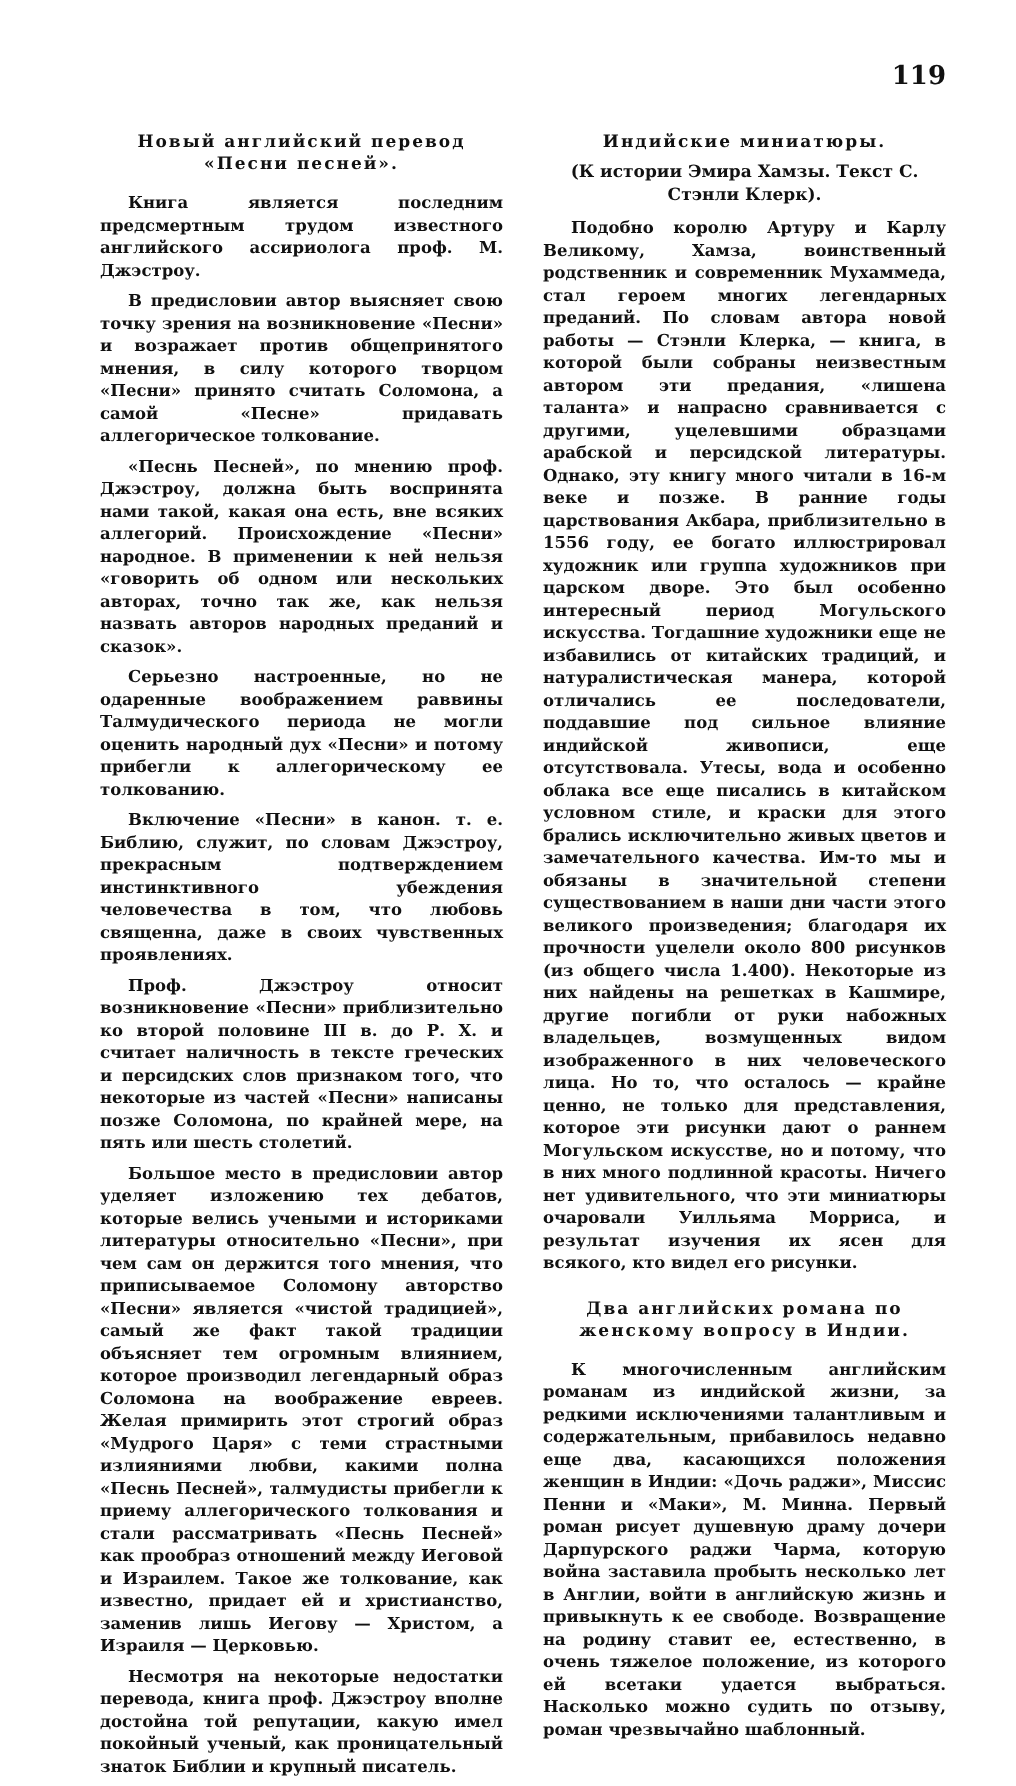119
Новый английский перевод «Песни песней».
Книга является последним предсмертным трудом известного английского ассириолога проф. М. Джэстроу.
В предисловии автор выясняет свою точку зрения на возникновение «Песни» и возражает против общепринятого мнения, в силу которого творцом «Песни» принято считать Соломона, а самой «Песне» придавать аллегорическое толкование.
«Песнь Песней», по мнению проф. Джэстроу, должна быть воспринята нами такой, какая она есть, вне всяких аллегорий. Происхождение «Песни» народное. В применении к ней нельзя «говорить об одном или нескольких авторах, точно так же, как нельзя назвать авторов народных преданий и сказок».
Серьезно настроенные, но не одаренные воображением раввины Талмудического периода не могли оценить народный дух «Песни» и потому прибегли к аллегорическому ее толкованию.
Включение «Песни» в канон. т. е. Библию, служит, по словам Джэстроу, прекрасным подтверждением инстинктивного убеждения человечества в том, что любовь священна, даже в своих чувственных проявлениях.
Проф. Джэстроу относит возникновение «Песни» приблизительно ко второй половине III в. до Р. Х. и считает наличность в тексте греческих и персидских слов признаком того, что некоторые из частей «Песни» написаны позже Соломона, по крайней мере, на пять или шесть столетий.
Большое место в предисловии автор уделяет изложению тех дебатов, которые велись учеными и историками литературы относительно «Песни», при чем сам он держится того мнения, что приписываемое Соломону авторство «Песни» является «чистой традицией», самый же факт такой традиции объясняет тем огромным влиянием, которое производил легендарный образ Соломона на воображение евреев. Желая примирить этот строгий образ «Мудрого Царя» с теми страстными излияниями любви, какими полна «Песнь Песней», талмудисты прибегли к приему аллегорического толкования и стали рассматривать «Песнь Песней» как прообраз отношений между Иеговой и Израилем. Такое же толкование, как известно, придает ей и христианство, заменив лишь Иегову — Христом, а Израиля — Церковью.
Несмотря на некоторые недостатки перевода, книга проф. Джэстроу вполне достойна той репутации, какую имел покойный ученый, как проницательный знаток Библии и крупный писатель.
Индийские миниатюры.
(К истории Эмира Хамзы. Текст С. Стэнли Клерк).
Подобно королю Артуру и Карлу Великому, Хамза, воинственный родственник и современник Мухаммеда, стал героем многих легендарных преданий. По словам автора новой работы — Стэнли Клерка, — книга, в которой были собраны неизвестным автором эти предания, «лишена таланта» и напрасно сравнивается с другими, уцелевшими образцами арабской и персидской литературы. Однако, эту книгу много читали в 16-м веке и позже. В ранние годы царствования Акбара, приблизительно в 1556 году, ее богато иллюстрировал художник или группа художников при царском дворе. Это был особенно интересный период Могульского искусства. Тогдашние художники еще не избавились от китайских традиций, и натуралистическая манера, которой отличались ее последователи, поддавшие под сильное влияние индийской живописи, еще отсутствовала. Утесы, вода и особенно облака все еще писались в китайском условном стиле, и краски для этого брались исключительно живых цветов и замечательного качества. Им-то мы и обязаны в значительной степени существованием в наши дни части этого великого произведения; благодаря их прочности уцелели около 800 рисунков (из общего числа 1.400). Некоторые из них найдены на решетках в Кашмире, другие погибли от руки набожных владельцев, возмущенных видом изображенного в них человеческого лица. Но то, что осталось — крайне ценно, не только для представления, которое эти рисунки дают о раннем Могульском искусстве, но и потому, что в них много подлинной красоты. Ничего нет удивительного, что эти миниатюры очаровали Уилльяма Морриса, и результат изучения их ясен для всякого, кто видел его рисунки.
Два английских романа по женскому вопросу в Индии.
К многочисленным английским романам из индийской жизни, за редкими исключениями талантливым и содержательным, прибавилось недавно еще два, касающихся положения женщин в Индии: «Дочь раджи», Миссис Пенни и «Маки», М. Минна. Первый роман рисует душевную драму дочери Дарпурского раджи Чарма, которую война заставила пробыть несколько лет в Англии, войти в английскую жизнь и привыкнуть к ее свободе. Возвращение на родину ставит ее, естественно, в очень тяжелое положение, из которого ей всетаки удается выбраться. Насколько можно судить по отзыву, роман чрезвычайно шаблонный.